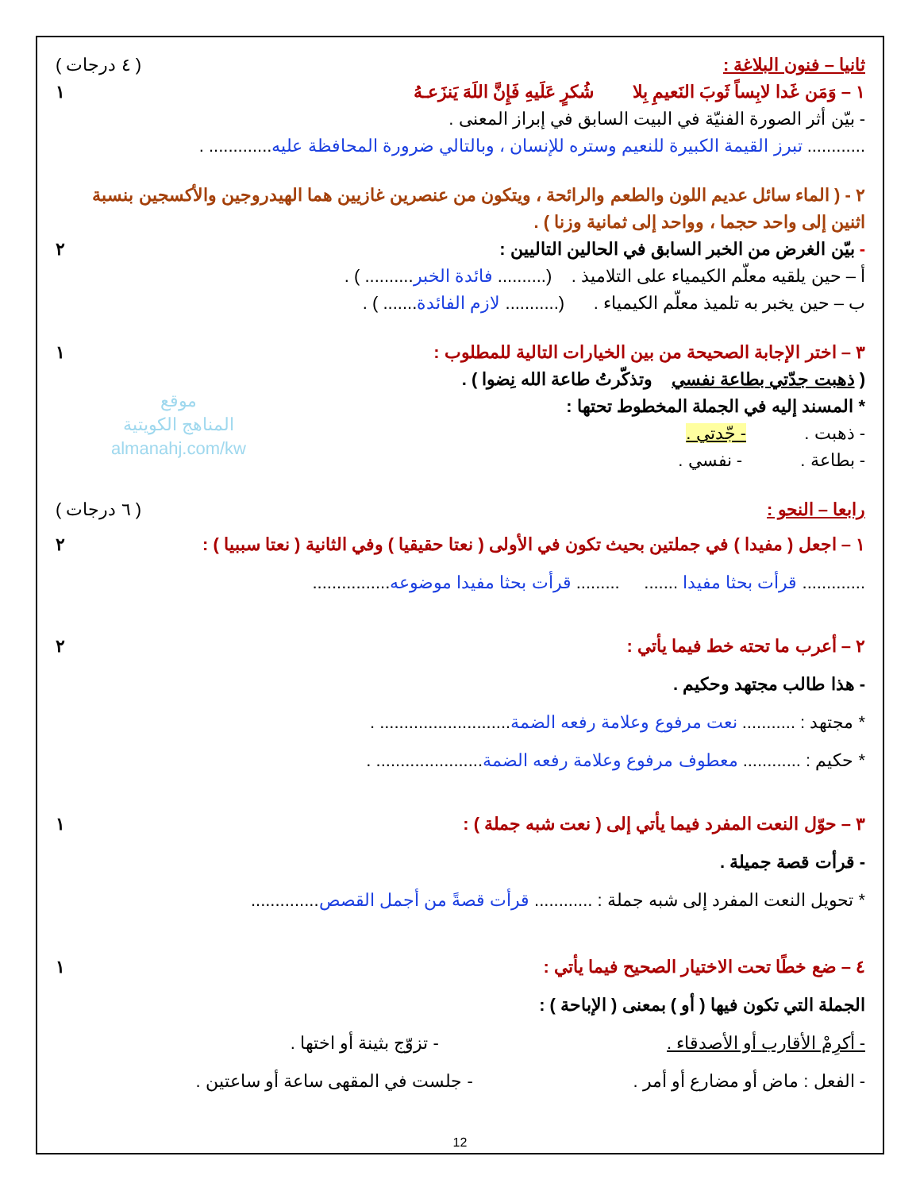موقع
المناهج الكويتية
almanahj.com/kw
ثانيا – فنون البلاغة : ( ٤ درجات )
١ – وَمَن غَدا لابِساً ثَوبَ النَعيمِ بِلا شُكرٍ عَلَيهِ فَإِنَّ اللَهَ يَنزَعـهُ ١
- بيّن أثر الصورة الفنيّة في البيت السابق في إبراز المعنى .
............ تبرز القيمة الكبيرة للنعيم وستره للإنسان ، وبالتالي ضرورة المحافظة عليه............. .
٢ - ( الماء سائل عديم اللون والطعم والرائحة ، ويتكون من عنصرين غازيين هما الهيدروجين والأكسجين بنسبة اثنين إلى واحد حجما ، وواحد إلى ثمانية وزنا ) .
- بيّن الغرض من الخبر السابق في الحالين التاليين : ٢
أ – حين يلقيه معلّم الكيمياء على التلاميذ . (.......... فائدة الخبر.......... ) .
ب – حين يخبر به تلميذ معلّم الكيمياء . (........... لازم الفائدة....... ) .
٣ – اختر الإجابة الصحيحة من بين الخيارات التالية للمطلوب : ١
( ذهبت جدّتي بطاعة نفسي وتذكّرتُ طاعة الله نِضوا ) .
* المسند إليه في الجملة المخطوط تحتها :
- ذهبت . - جّدتي .
- بطاعة . - نفسي .
رابعا – النحو : ( ٦ درجات )
١ – اجعل ( مفيدا ) في جملتين بحيث تكون في الأولى ( نعتا حقيقيا ) وفي الثانية ( نعتا سببيا ) : ٢
............. قرأت بحثا مفيدا ....... ......... قرأت بحثا مفيدا موضوعه................
٢ – أعرب ما تحته خط فيما يأتي : ٢
- هذا طالب مجتهد وحكيم .
* مجتهد : ........... نعت مرفوع وعلامة رفعه الضمة........................... .
* حكيم : ............ معطوف مرفوع وعلامة رفعه الضمة...................... .
٣ – حوّل النعت المفرد فيما يأتي إلى ( نعت شبه جملة ) : ١
- قرأت قصة جميلة .
* تحويل النعت المفرد إلى شبه جملة : ............ قرأت قصةً من أجمل القصص..............
٤ – ضع خطًا تحت الاختيار الصحيح فيما يأتي : ١
الجملة التي تكون فيها ( أو ) بمعنى ( الإباحة ) :
- أكرِمْ الأقارب أو الأصدقاء . - تزوّج بثينة أو اختها .
- الفعل : ماض أو مضارع أو أمر . - جلست في المقهى ساعة أو ساعتين .
12